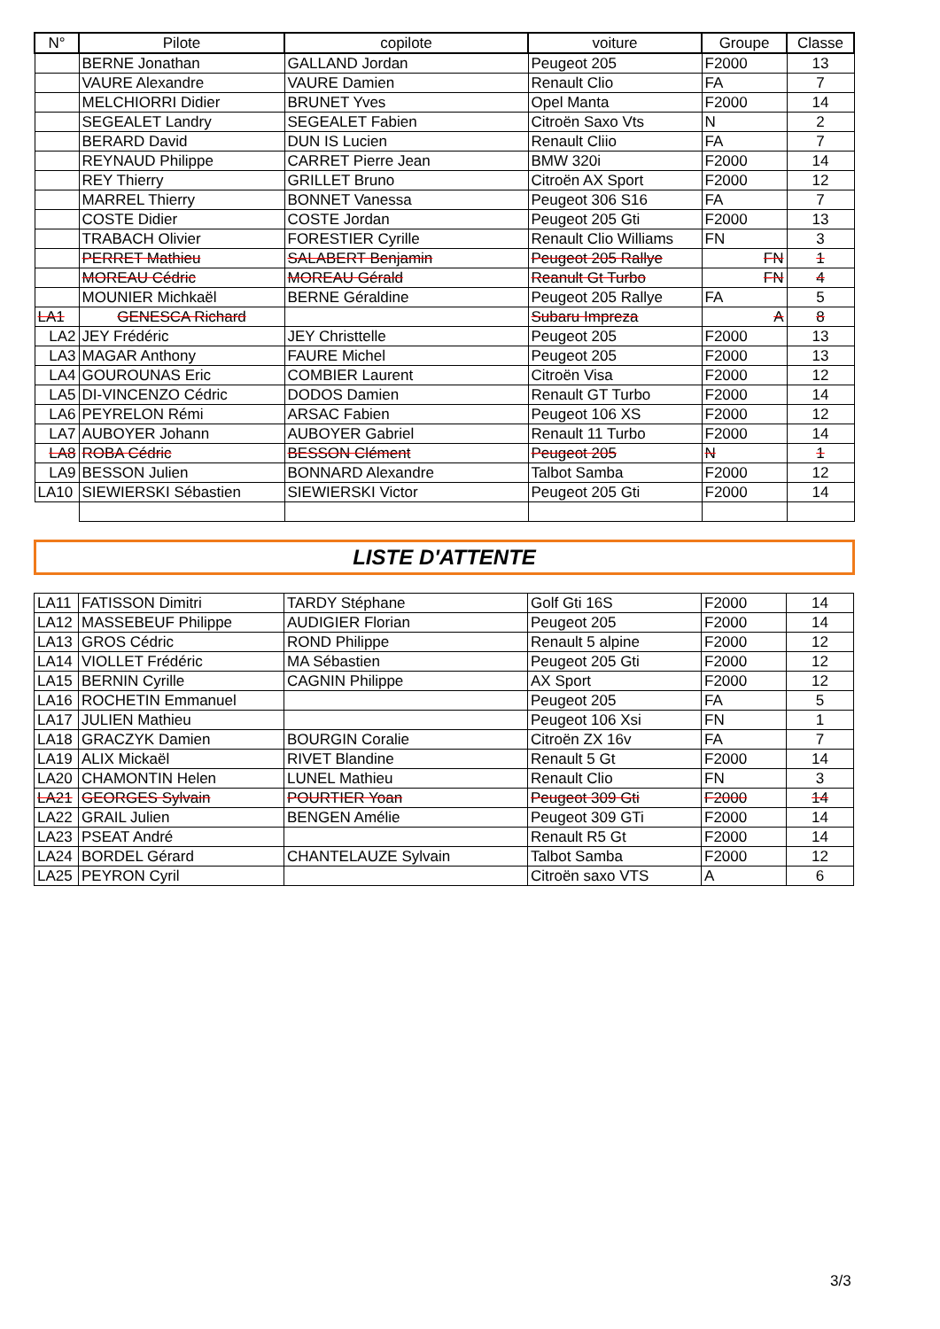| N° | Pilote | copilote | voiture | Groupe | Classe |
| --- | --- | --- | --- | --- | --- |
| | BERNE Jonathan | GALLAND Jordan | Peugeot 205 | F2000 | 13 |
| | VAURE Alexandre | VAURE Damien | Renault Clio | FA | 7 |
| | MELCHIORRI Didier | BRUNET Yves | Opel Manta | F2000 | 14 |
| | SEGEALET Landry | SEGEALET Fabien | Citroën Saxo Vts | N | 2 |
| | BERARD David | DUN IS Lucien | Renault Cliio | FA | 7 |
| | REYNAUD Philippe | CARRET Pierre Jean | BMW 320i | F2000 | 14 |
| | REY Thierry | GRILLET Bruno | Citroën AX Sport | F2000 | 12 |
| | MARREL Thierry | BONNET Vanessa | Peugeot 306 S16 | FA | 7 |
| | COSTE Didier | COSTE Jordan | Peugeot 205 Gti | F2000 | 13 |
| | TRABACH Olivier | FORESTIER Cyrille | Renault Clio Williams | FN | 3 |
| | PERRET Mathieu | SALABERT Benjamin | Peugeot 205 Rallye | FN | 1 |
| | MOREAU Cédric | MOREAU Gérald | Reanult Gt Turbo | FN | 4 |
| | MOUNIER Michkaël | BERNE Géraldine | Peugeot 205 Rallye | FA | 5 |
| LA1 | GENESCA Richard | | Subaru Impreza | A | 8 |
| LA2 | JEY Frédéric | JEY Christtelle | Peugeot 205 | F2000 | 13 |
| LA3 | MAGAR Anthony | FAURE Michel | Peugeot 205 | F2000 | 13 |
| LA4 | GOUROUNAS Eric | COMBIER Laurent | Citroën Visa | F2000 | 12 |
| LA5 | DI-VINCENZO Cédric | DODOS Damien | Renault GT Turbo | F2000 | 14 |
| LA6 | PEYRELON Rémi | ARSAC Fabien | Peugeot 106 XS | F2000 | 12 |
| LA7 | AUBOYER Johann | AUBOYER Gabriel | Renault 11 Turbo | F2000 | 14 |
| LA8 | ROBA Cédric | BESSON Clément | Peugeot 205 | N | 1 |
| LA9 | BESSON Julien | BONNARD Alexandre | Talbot Samba | F2000 | 12 |
| LA10 | SIEWIERSKI Sébastien | SIEWIERSKI Victor | Peugeot 205 Gti | F2000 | 14 |
LISTE D'ATTENTE
| LA11 | FATISSON Dimitri | TARDY Stéphane | Golf Gti 16S | F2000 | 14 |
| LA12 | MASSEBEUF Philippe | AUDIGIER Florian | Peugeot 205 | F2000 | 14 |
| LA13 | GROS Cédric | ROND Philippe | Renault 5 alpine | F2000 | 12 |
| LA14 | VIOLLET Frédéric | MA Sébastien | Peugeot 205 Gti | F2000 | 12 |
| LA15 | BERNIN Cyrille | CAGNIN Philippe | AX Sport | F2000 | 12 |
| LA16 | ROCHETIN Emmanuel | | Peugeot 205 | FA | 5 |
| LA17 | JULIEN Mathieu | | Peugeot 106 Xsi | FN | 1 |
| LA18 | GRACZYK Damien | BOURGIN Coralie | Citroën ZX 16v | FA | 7 |
| LA19 | ALIX Mickaël | RIVET Blandine | Renault 5 Gt | F2000 | 14 |
| LA20 | CHAMONTIN Helen | LUNEL Mathieu | Renault Clio | FN | 3 |
| LA21 | GEORGES Sylvain | POURTIER Yoan | Peugeot 309 Gti | F2000 | 14 |
| LA22 | GRAIL Julien | BENGEN Amélie | Peugeot 309 GTi | F2000 | 14 |
| LA23 | PSEAT André | | Renault R5 Gt | F2000 | 14 |
| LA24 | BORDEL Gérard | CHANTELAUZE Sylvain | Talbot Samba | F2000 | 12 |
| LA25 | PEYRON Cyril | | Citroën saxo VTS | A | 6 |
3/3